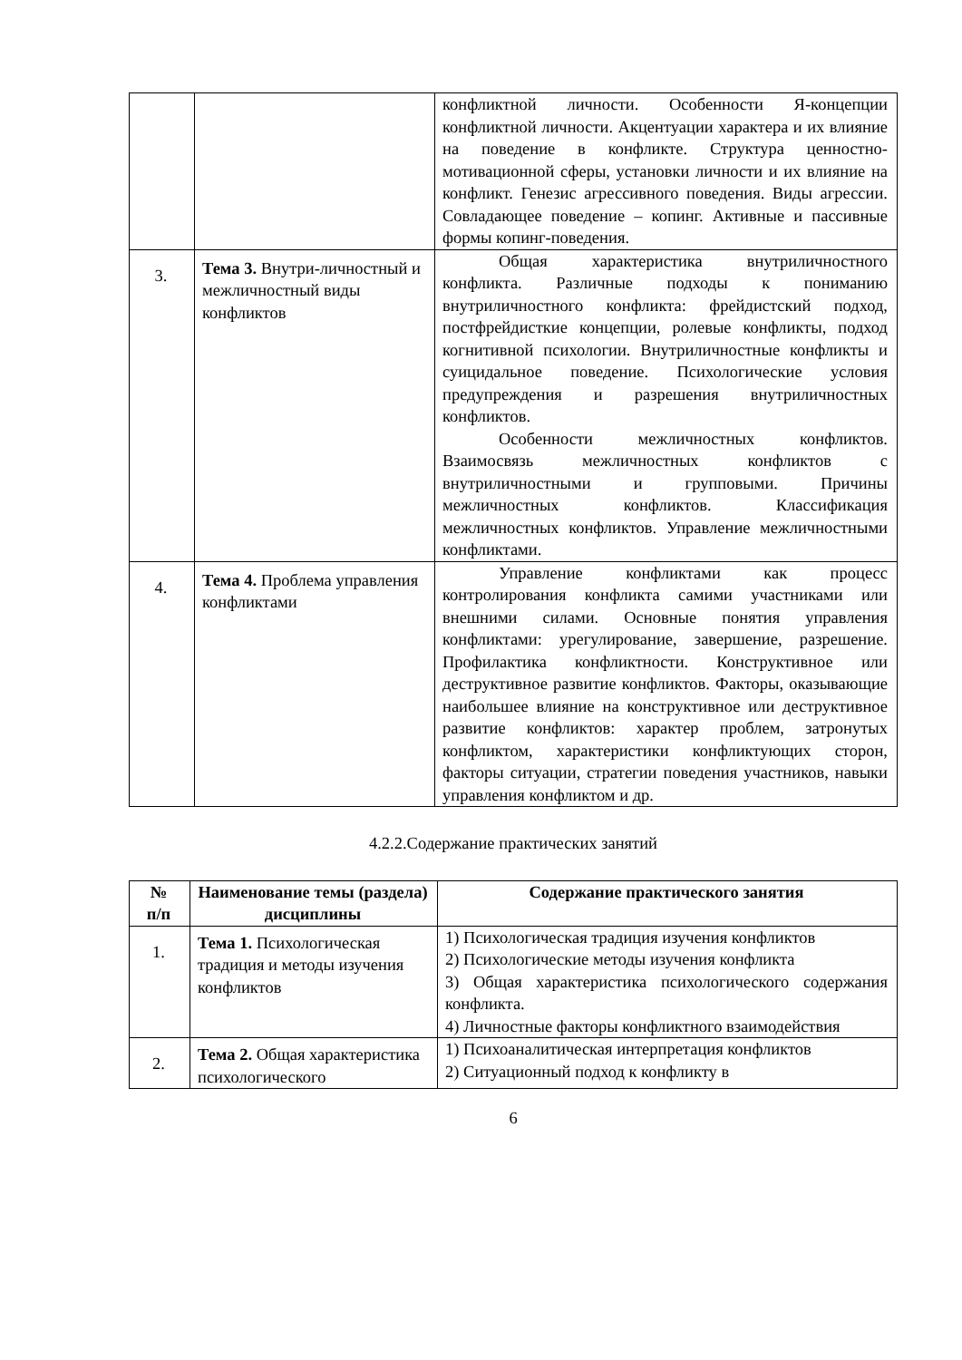| | | конфликтной личности. Особенности Я-концепции конфликтной личности. Акцентуации характера и их влияние на поведение в конфликте. Структура ценностно-мотивационной сферы, установки личности и их влияние на конфликт. Генезис агрессивного поведения. Виды агрессии. Совладающее поведение – копинг. Активные и пассивные формы копинг-поведения. |
| 3. | Тема 3. Внутри-личностный и межличностный виды конфликтов | Общая характеристика внутриличностного конфликта. Различные подходы к пониманию внутриличностного конфликта: фрейдистский подход, постфрейдисткие концепции, ролевые конфликты, подход когнитивной психологии. Внутриличностные конфликты и суицидальное поведение. Психологические условия предупреждения и разрешения внутриличностных конфликтов. Особенности межличностных конфликтов. Взаимосвязь межличностных конфликтов с внутриличностными и групповыми. Причины межличностных конфликтов. Классификация межличностных конфликтов. Управление межличностными конфликтами. |
| 4. | Тема 4. Проблема управления конфликтами | Управление конфликтами как процесс контролирования конфликта самими участниками или внешними силами. Основные понятия управления конфликтами: урегулирование, завершение, разрешение. Профилактика конфликтности. Конструктивное или деструктивное развитие конфликтов. Факторы, оказывающие наибольшее влияние на конструктивное или деструктивное развитие конфликтов: характер проблем, затронутых конфликтом, характеристики конфликтующих сторон, факторы ситуации, стратегии поведения участников, навыки управления конфликтом и др. |
4.2.2.Содержание практических занятий
| № п/п | Наименование темы (раздела) дисциплины | Содержание практического занятия |
| --- | --- | --- |
| 1. | Тема 1. Психологическая традиция и методы изучения конфликтов | 1) Психологическая традиция изучения конфликтов 2) Психологические методы изучения конфликта 3) Общая характеристика психологического содержания конфликта. 4) Личностные факторы конфликтного взаимодействия |
| 2. | Тема 2. Общая характеристика психологического | 1) Психоаналитическая интерпретация конфликтов 2) Ситуационный подход к конфликту в |
6